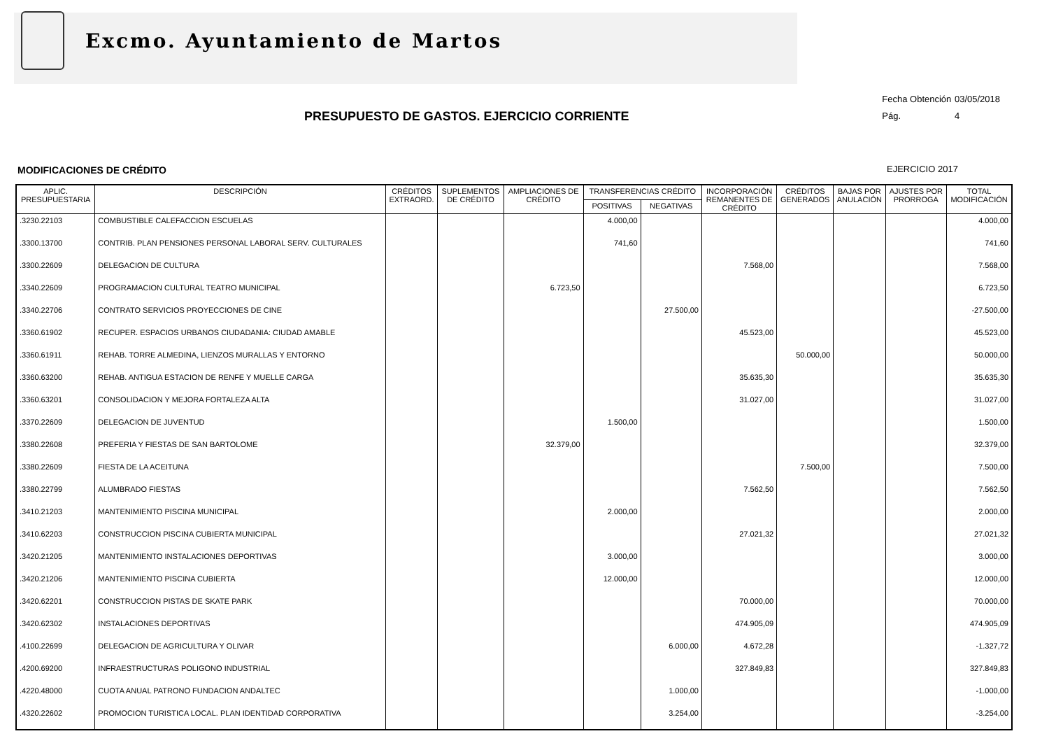Excmo. Ayuntamiento de Martos
Fecha Obtención 03/05/2018
Pág. 4
PRESUPUESTO DE GASTOS. EJERCICIO CORRIENTE
MODIFICACIONES DE CRÉDITO EJERCICIO 2017
| APLIC. PRESUPUESTARIA | DESCRIPCIÓN | CRÉDITOS EXTRAORD. | SUPLEMENTOS DE CRÉDITO | AMPLIACIONES DE CRÉDITO | TRANSFERENCIAS CRÉDITO | | INCORPORACIÓN REMANENTES DE CRÉDITO | CRÉDITOS GENERADOS | BAJAS POR ANULACIÓN | AJUSTES POR PRORROGA | TOTAL MODIFICACIÓN |
| --- | --- | --- | --- | --- | --- | --- | --- | --- | --- | --- | --- |
| | | | | | POSITIVAS | NEGATIVAS | | | | | |
| .3230.22103 | COMBUSTIBLE CALEFACCION ESCUELAS | | | | 4.000,00 | | | | | | 4.000,00 |
| .3300.13700 | CONTRIB. PLAN PENSIONES PERSONAL LABORAL SERV. CULTURALES | | | | 741,60 | | | | | | 741,60 |
| .3300.22609 | DELEGACION DE CULTURA | | | | | | 7.568,00 | | | | 7.568,00 |
| .3340.22609 | PROGRAMACION CULTURAL TEATRO MUNICIPAL | | | 6.723,50 | | | | | | | 6.723,50 |
| .3340.22706 | CONTRATO SERVICIOS PROYECCIONES DE CINE | | | | | 27.500,00 | | | | | -27.500,00 |
| .3360.61902 | RECUPER. ESPACIOS URBANOS CIUDADANIA: CIUDAD AMABLE | | | | | | 45.523,00 | | | | 45.523,00 |
| .3360.61911 | REHAB. TORRE ALMEDINA, LIENZOS MURALLAS Y ENTORNO | | | | | | | 50.000,00 | | | 50.000,00 |
| .3360.63200 | REHAB. ANTIGUA ESTACION DE RENFE Y MUELLE CARGA | | | | | | 35.635,30 | | | | 35.635,30 |
| .3360.63201 | CONSOLIDACION Y MEJORA FORTALEZA ALTA | | | | | | 31.027,00 | | | | 31.027,00 |
| .3370.22609 | DELEGACION DE JUVENTUD | | | | 1.500,00 | | | | | | 1.500,00 |
| .3380.22608 | PREFERIA Y FIESTAS DE SAN BARTOLOME | | | 32.379,00 | | | | | | | 32.379,00 |
| .3380.22609 | FIESTA DE LA ACEITUNA | | | | | | | 7.500,00 | | | 7.500,00 |
| .3380.22799 | ALUMBRADO FIESTAS | | | | | | 7.562,50 | | | | 7.562,50 |
| .3410.21203 | MANTENIMIENTO PISCINA MUNICIPAL | | | | 2.000,00 | | | | | | 2.000,00 |
| .3410.62203 | CONSTRUCCION PISCINA CUBIERTA MUNICIPAL | | | | | | 27.021,32 | | | | 27.021,32 |
| .3420.21205 | MANTENIMIENTO INSTALACIONES DEPORTIVAS | | | | 3.000,00 | | | | | | 3.000,00 |
| .3420.21206 | MANTENIMIENTO PISCINA CUBIERTA | | | | 12.000,00 | | | | | | 12.000,00 |
| .3420.62201 | CONSTRUCCION PISTAS DE SKATE PARK | | | | | | 70.000,00 | | | | 70.000,00 |
| .3420.62302 | INSTALACIONES DEPORTIVAS | | | | | | 474.905,09 | | | | 474.905,09 |
| .4100.22699 | DELEGACION DE AGRICULTURA Y OLIVAR | | | | | 6.000,00 | 4.672,28 | | | | -1.327,72 |
| .4200.69200 | INFRAESTRUCTURAS POLIGONO INDUSTRIAL | | | | | | 327.849,83 | | | | 327.849,83 |
| .4220.48000 | CUOTA ANUAL PATRONO FUNDACION ANDALTEC | | | | | 1.000,00 | | | | | -1.000,00 |
| .4320.22602 | PROMOCION TURISTICA LOCAL. PLAN IDENTIDAD CORPORATIVA | | | | | 3.254,00 | | | | | -3.254,00 |